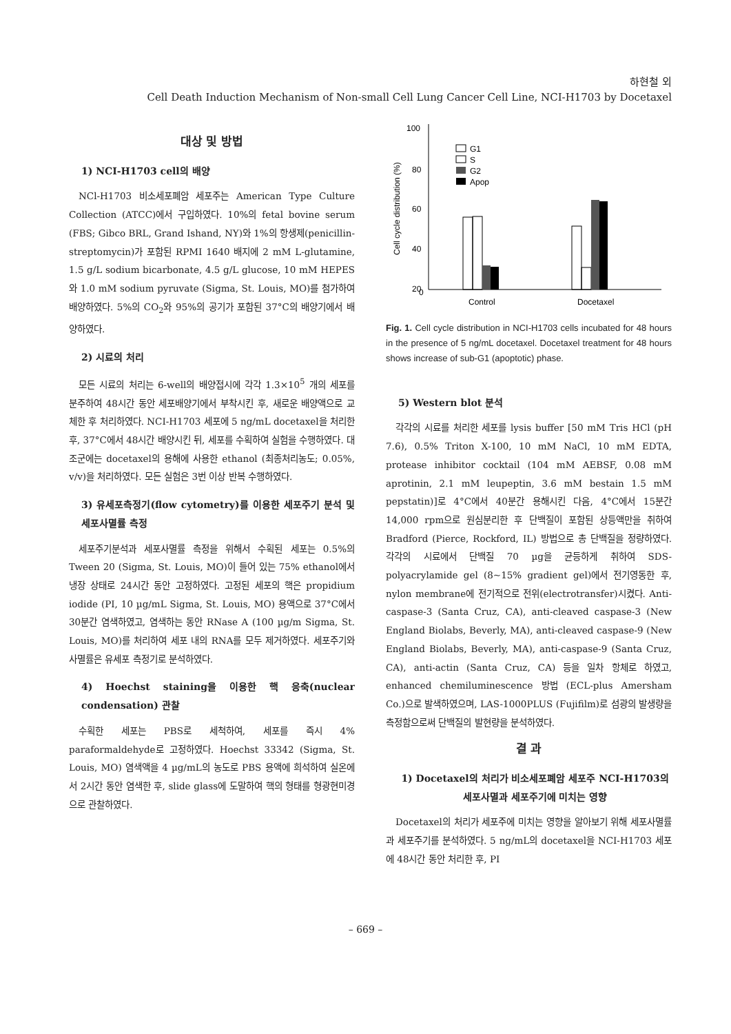하현철 외
Cell Death Induction Mechanism of Non-small Cell Lung Cancer Cell Line, NCI-H1703 by Docetaxel
대상 및 방법
1) NCI-H1703 cell의 배양
NCl-H1703 비소세포폐암 세포주는 American Type Culture Collection (ATCC)에서 구입하였다. 10%의 fetal bovine serum (FBS; Gibco BRL, Grand Ishand, NY)와 1%의 항생제(penicillin-streptomycin)가 포함된 RPMI 1640 배지에 2 mM L-glutamine, 1.5 g/L sodium bicarbonate, 4.5 g/L glucose, 10 mM HEPES와 1.0 mM sodium pyruvate (Sigma, St. Louis, MO)를 첨가하여 배양하였다. 5%의 CO<sub>2</sub>와 95%의 공기가 포함된 37°C의 배양기에서 배양하였다.
2) 시료의 처리
모든 시료의 처리는 6-well의 배양접시에 각각 1.3×10<sup>5</sup> 개의 세포를 분주하여 48시간 동안 세포배양기에서 부착시킨 후, 새로운 배양액으로 교체한 후 처리하였다. NCI-H1703 세포에 5 ng/mL docetaxel을 처리한 후, 37°C에서 48시간 배양시킨 뒤, 세포를 수획하여 실험을 수행하였다. 대조군에는 docetaxel의 용해에 사용한 ethanol (최종처리농도; 0.05%, v/v)을 처리하였다. 모든 실험은 3번 이상 반복 수행하였다.
3) 유세포측정기(flow cytometry)를 이용한 세포주기 분석 및 세포사멸률 측정
세포주기분석과 세포사멸률 측정을 위해서 수획된 세포는 0.5%의 Tween 20 (Sigma, St. Louis, MO)이 들어 있는 75% ethanol에서 냉장 상태로 24시간 동안 고정하였다. 고정된 세포의 핵은 propidium iodide (PI, 10 µg/mL Sigma, St. Louis, MO) 용액으로 37°C에서 30분간 염색하였고, 염색하는 동안 RNase A (100 µg/m Sigma, St. Louis, MO)를 처리하여 세포 내의 RNA를 모두 제거하였다. 세포주기와 사멸률은 유세포 측정기로 분석하였다.
4) Hoechst staining을 이용한 핵 응축(nuclear condensation) 관찰
수획한 세포는 PBS로 세척하여, 세포를 즉시 4% paraformaldehyde로 고정하였다. Hoechst 33342 (Sigma, St. Louis, MO) 염색액을 4 µg/mL의 농도로 PBS 용액에 희석하여 실온에서 2시간 동안 염색한 후, slide glass에 도말하여 핵의 형태를 형광현미경으로 관찰하였다.
Cell cycle distribution (%)
100
80
60
40
20
0
G1
S
G2
Apop
Control
Docetaxel
Fig. 1. Cell cycle distribution in NCI-H1703 cells incubated for 48 hours in the presence of 5 ng/mL docetaxel. Docetaxel treatment for 48 hours shows increase of sub-G1 (apoptotic) phase.
5) Western blot 분석
각각의 시료를 처리한 세포를 lysis buffer [50 mM Tris HCl (pH 7.6), 0.5% Triton X-100, 10 mM NaCl, 10 mM EDTA, protease inhibitor cocktail (104 mM AEBSF, 0.08 mM aprotinin, 2.1 mM leupeptin, 3.6 mM bestain 1.5 mM pepstatin)]로 4°C에서 40분간 용해시킨 다음, 4°C에서 15분간 14,000 rpm으로 원심분리한 후 단백질이 포함된 상등액만을 취하여 Bradford (Pierce, Rockford, IL) 방법으로 총 단백질을 정량하였다. 각각의 시료에서 단백질 70 µg을 균등하게 취하여 SDS-polyacrylamide gel (8~15% gradient gel)에서 전기영동한 후, nylon membrane에 전기적으로 전위(electrotransfer)시켰다. Anti-caspase-3 (Santa Cruz, CA), anti-cleaved caspase-3 (New England Biolabs, Beverly, MA), anti-cleaved caspase-9 (New England Biolabs, Beverly, MA), anti-caspase-9 (Santa Cruz, CA), anti-actin (Santa Cruz, CA) 등을 일차 항체로 하였고, enhanced chemiluminescence 방법 (ECL-plus Amersham Co.)으로 발색하였으며, LAS-1000PLUS (Fujifilm)로 섬광의 발생량을 측정함으로써 단백질의 발현량을 분석하였다.
결 과
1) Docetaxel의 처리가 비소세포폐암 세포주 NCI-H1703의 세포사멸과 세포주기에 미치는 영향
Docetaxel의 처리가 세포주에 미치는 영향을 알아보기 위해 세포사멸률과 세포주기를 분석하였다. 5 ng/mL의 docetaxel을 NCI-H1703 세포에 48시간 동안 처리한 후, PI
– 669 –